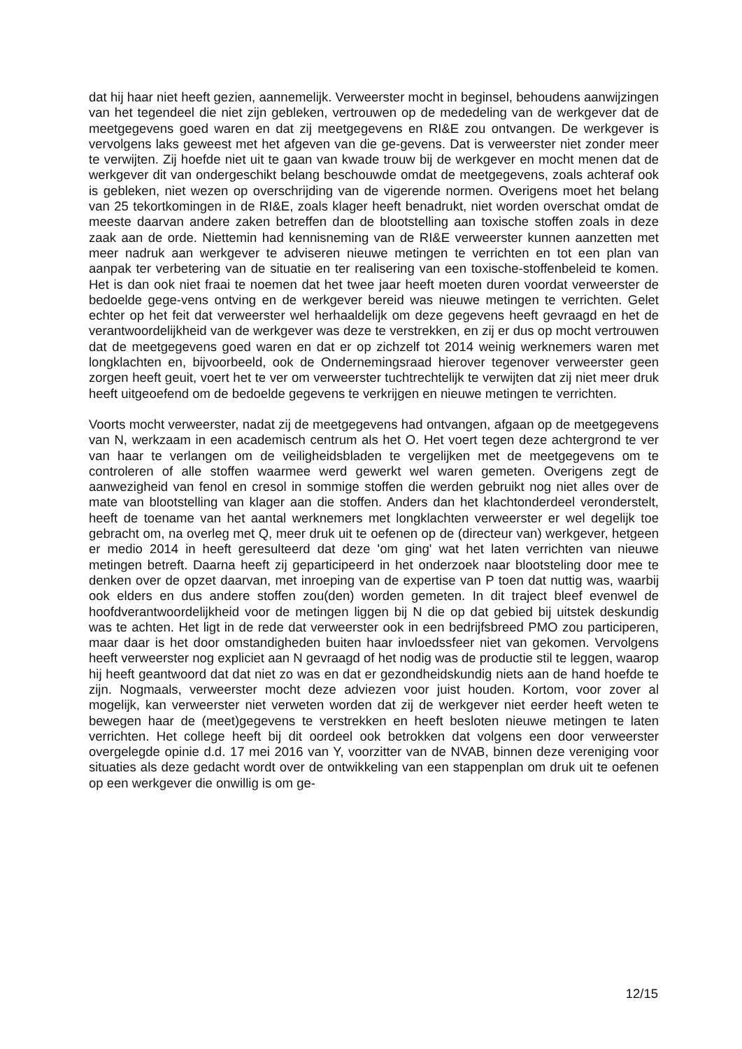dat hij haar niet heeft gezien, aannemelijk. Verweerster mocht in beginsel, behoudens aanwijzingen van het tegendeel die niet zijn gebleken, vertrouwen op de mededeling van de werkgever dat de meetgegevens goed waren en dat zij meetgegevens en RI&E zou ontvangen. De werkgever is vervolgens laks geweest met het afgeven van die ge-gevens. Dat is verweerster niet zonder meer te verwijten. Zij hoefde niet uit te gaan van kwade trouw bij de werkgever en mocht menen dat de werkgever dit van ondergeschikt belang beschouwde omdat de meetgegevens, zoals achteraf ook is gebleken, niet wezen op overschrijding van de vigerende normen. Overigens moet het belang van 25 tekortkomingen in de RI&E, zoals klager heeft benadrukt, niet worden overschat omdat de meeste daarvan andere zaken betreffen dan de blootstelling aan toxische stoffen zoals in deze zaak aan de orde. Niettemin had kennisneming van de RI&E verweerster kunnen aanzetten met meer nadruk aan werkgever te adviseren nieuwe metingen te verrichten en tot een plan van aanpak ter verbetering van de situatie en ter realisering van een toxische-stoffenbeleid te komen. Het is dan ook niet fraai te noemen dat het twee jaar heeft moeten duren voordat verweerster de bedoelde gege-vens ontving en de werkgever bereid was nieuwe metingen te verrichten. Gelet echter op het feit dat verweerster wel herhaaldelijk om deze gegevens heeft gevraagd en het de verantwoordelijkheid van de werkgever was deze te verstrekken, en zij er dus op mocht vertrouwen dat de meetgegevens goed waren en dat er op zichzelf tot 2014 weinig werknemers waren met longklachten en, bijvoorbeeld, ook de Ondernemingsraad hierover tegenover verweerster geen zorgen heeft geuit, voert het te ver om verweerster tuchtrechtelijk te verwijten dat zij niet meer druk heeft uitgeoefend om de bedoelde gegevens te verkrijgen en nieuwe metingen te verrichten.
Voorts mocht verweerster, nadat zij de meetgegevens had ontvangen, afgaan op de meetgegevens van N, werkzaam in een academisch centrum als het O. Het voert tegen deze achtergrond te ver van haar te verlangen om de veiligheidsbladen te vergelijken met de meetgegevens om te controleren of alle stoffen waarmee werd gewerkt wel waren gemeten. Overigens zegt de aanwezigheid van fenol en cresol in sommige stoffen die werden gebruikt nog niet alles over de mate van blootstelling van klager aan die stoffen. Anders dan het klachtonderdeel veronderstelt, heeft de toename van het aantal werknemers met longklachten verweerster er wel degelijk toe gebracht om, na overleg met Q, meer druk uit te oefenen op de (directeur van) werkgever, hetgeen er medio 2014 in heeft geresulteerd dat deze 'om ging' wat het laten verrichten van nieuwe metingen betreft. Daarna heeft zij geparticipeerd in het onderzoek naar blootsteling door mee te denken over de opzet daarvan, met inroeping van de expertise van P toen dat nuttig was, waarbij ook elders en dus andere stoffen zou(den) worden gemeten. In dit traject bleef evenwel de hoofdverantwoordelijkheid voor de metingen liggen bij N die op dat gebied bij uitstek deskundig was te achten. Het ligt in de rede dat verweerster ook in een bedrijfsbreed PMO zou participeren, maar daar is het door omstandigheden buiten haar invloedssfeer niet van gekomen. Vervolgens heeft verweerster nog expliciet aan N gevraagd of het nodig was de productie stil te leggen, waarop hij heeft geantwoord dat dat niet zo was en dat er gezondheidskundig niets aan de hand hoefde te zijn. Nogmaals, verweerster mocht deze adviezen voor juist houden. Kortom, voor zover al mogelijk, kan verweerster niet verweten worden dat zij de werkgever niet eerder heeft weten te bewegen haar de (meet)gegevens te verstrekken en heeft besloten nieuwe metingen te laten verrichten. Het college heeft bij dit oordeel ook betrokken dat volgens een door verweerster overgelegde opinie d.d. 17 mei 2016 van Y, voorzitter van de NVAB, binnen deze vereniging voor situaties als deze gedacht wordt over de ontwikkeling van een stappenplan om druk uit te oefenen op een werkgever die onwillig is om ge-
12/15